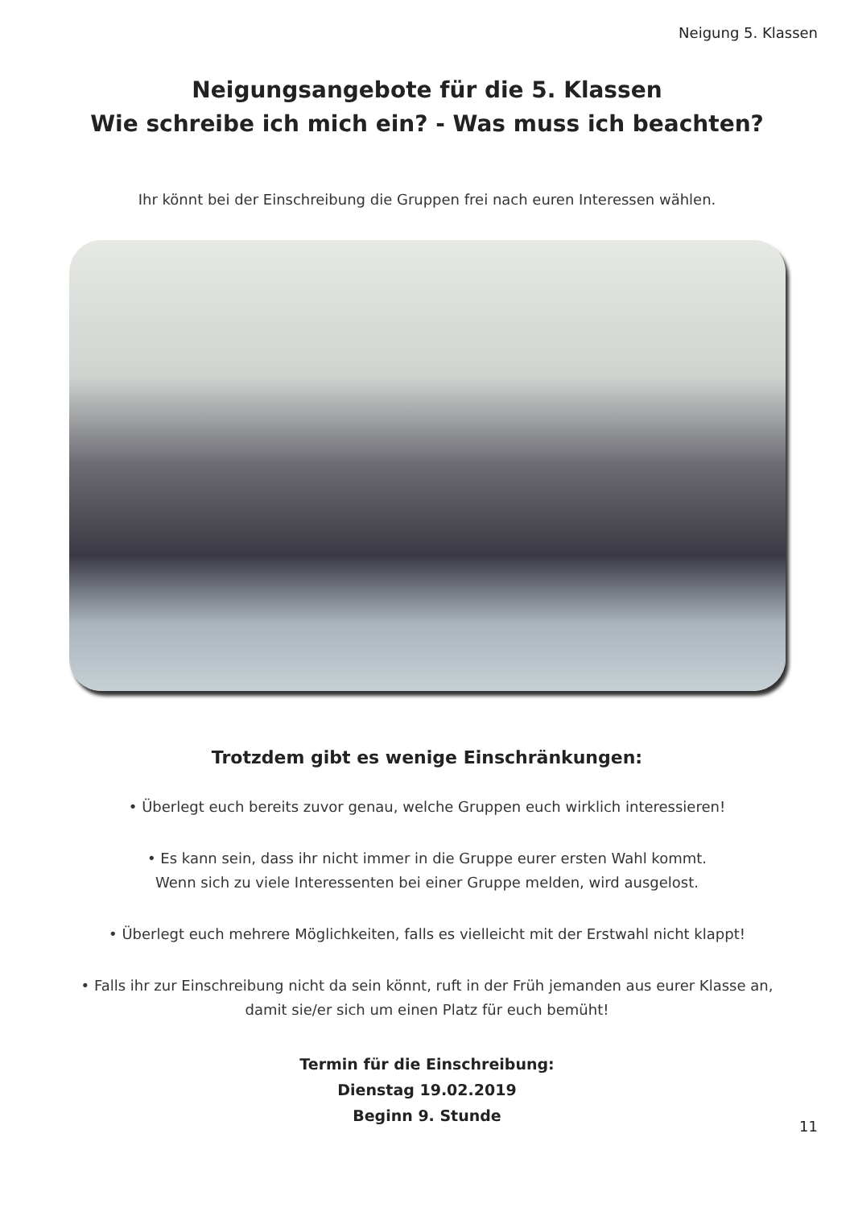Neigung 5. Klassen
Neigungsangebote für die 5. Klassen
Wie schreibe ich mich ein? - Was muss ich beachten?
Ihr könnt bei der Einschreibung die Gruppen frei nach euren Interessen wählen.
Trotzdem gibt es wenige Einschränkungen:
• Überlegt euch bereits zuvor genau, welche Gruppen euch wirklich interessieren!
• Es kann sein, dass ihr nicht immer in die Gruppe eurer ersten Wahl kommt.
Wenn sich zu viele Interessenten bei einer Gruppe melden, wird ausgelost.
• Überlegt euch mehrere Möglichkeiten, falls es vielleicht mit der Erstwahl nicht klappt!
• Falls ihr zur Einschreibung nicht da sein könnt, ruft in der Früh jemanden aus eurer Klasse an,
damit sie/er sich um einen Platz für euch bemüht!
Termin für die Einschreibung:
Dienstag 19.02.2019
Beginn 9. Stunde
11